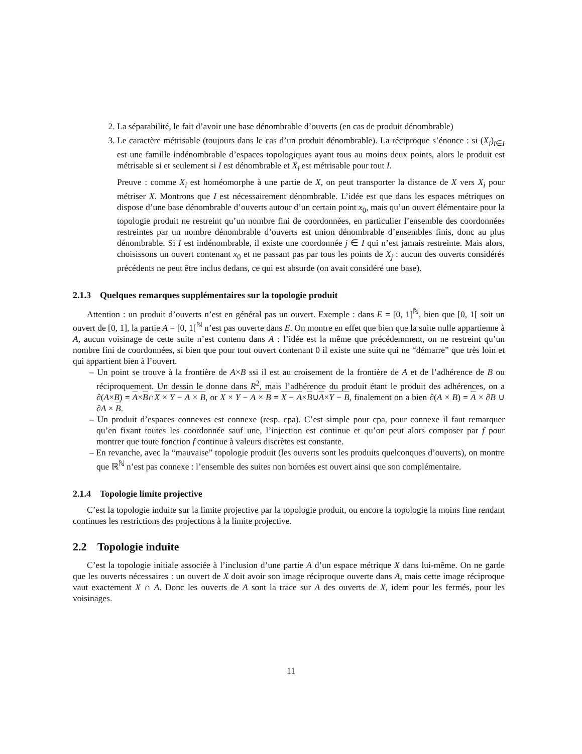2. La séparabilité, le fait d’avoir une base dénombrable d’ouverts (en cas de produit dénombrable)
3. Le caractère métrisable (toujours dans le cas d’un produit dénombrable). La réciproque s’énonce : si (X<sub>i</sub>)<sub>i∈I</sub> est une famille indénombrable d’espaces topologiques ayant tous au moins deux points, alors le produit est métrisable si et seulement si I est dénombrable et X<sub>i</sub> est métrisable pour tout I.
Preuve : comme X<sub>i</sub> est homéomorphe à une partie de X, on peut transporter la distance de X vers X<sub>i</sub> pour métriser X. Montrons que I est nécessairement dénombrable. L’idée est que dans les espaces métriques on dispose d’une base dénombrable d’ouverts autour d’un certain point x<sub>0</sub>, mais qu’un ouvert élémentaire pour la topologie produit ne restreint qu’un nombre fini de coordonnées, en particulier l’ensemble des coordonnées restreintes par un nombre dénombrable d’ouverts est union dénombrable d’ensembles finis, donc au plus dénombrable. Si I est indénombrable, il existe une coordonnée j ∈ I qui n’est jamais restreinte. Mais alors, choisissons un ouvert contenant x<sub>0</sub> et ne passant pas par tous les points de X<sub>j</sub> : aucun des ouverts considérés précédents ne peut être inclus dedans, ce qui est absurde (on avait considéré une base).
2.1.3 Quelques remarques supplémentaires sur la topologie produit
Attention : un produit d’ouverts n’est en général pas un ouvert. Exemple : dans E = [0, 1]<sup>ℕ</sup>, bien que [0, 1[ soit un ouvert de [0, 1], la partie A = [0, 1[<sup>ℕ</sup> n’est pas ouverte dans E. On montre en effet que bien que la suite nulle appartienne à A, aucun voisinage de cette suite n’est contenu dans A : l’idée est la même que précédemment, on ne restreint qu’un nombre fini de coordonnées, si bien que pour tout ouvert contenant 0 il existe une suite qui ne “démarre” que très loin et qui appartient bien à l’ouvert.
– Un point se trouve à la frontière de A×B ssi il est au croisement de la frontière de A et de l’adhérence de B ou réciproquement. Un dessin le donne dans R<sup>2</sup>, mais l’adhérence du produit étant le produit des adhérences, on a ∂(A×B) = A×B∩X × Y − A × B, or X × Y − A × B = X − A×B∪A×Y − B, finalement on a bien ∂(A × B) = A × ∂B ∪ ∂A × B.
– Un produit d’espaces connexes est connexe (resp. cpa). C’est simple pour cpa, pour connexe il faut remarquer qu’en fixant toutes les coordonnée sauf une, l’injection est continue et qu’on peut alors composer par f pour montrer que toute fonction f continue à valeurs discrètes est constante.
– En revanche, avec la “mauvaise” topologie produit (les ouverts sont les produits quelconques d’ouverts), on montre que ℝ<sup>ℕ</sup> n’est pas connexe : l’ensemble des suites non bornées est ouvert ainsi que son complémentaire.
2.1.4 Topologie limite projective
C’est la topologie induite sur la limite projective par la topologie produit, ou encore la topologie la moins fine rendant continues les restrictions des projections à la limite projective.
2.2 Topologie induite
C’est la topologie initiale associée à l’inclusion d’une partie A d’un espace métrique X dans lui-même. On ne garde que les ouverts nécessaires : un ouvert de X doit avoir son image réciproque ouverte dans A, mais cette image réciproque vaut exactement X ∩ A. Donc les ouverts de A sont la trace sur A des ouverts de X, idem pour les fermés, pour les voisinages.
11